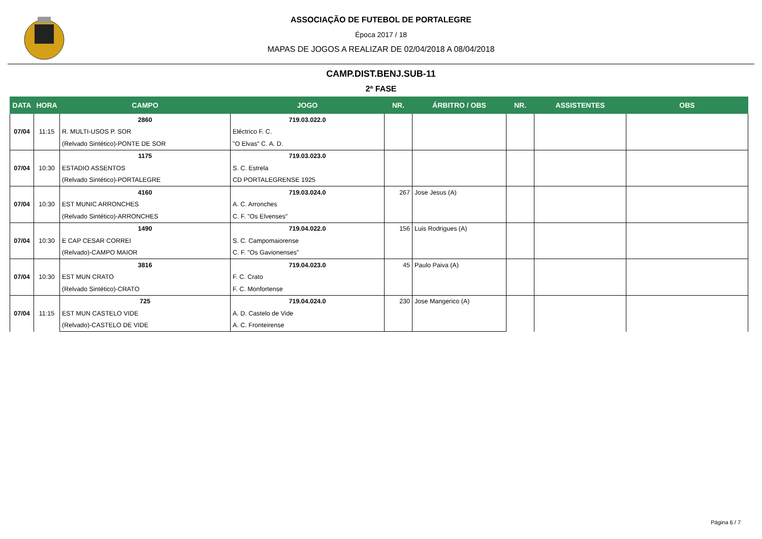ASSOCIAÇÃO DE FUTEBOL DE PORTALEGRE
Época 2017 / 18
MAPAS DE JOGOS A REALIZAR DE 02/04/2018 A 08/04/2018
CAMP.DIST.BENJ.SUB-11
2ª FASE
| DATA | HORA | CAMPO | JOGO | NR. | ÁRBITRO / OBS | NR. | ASSISTENTES | OBS |
| --- | --- | --- | --- | --- | --- | --- | --- | --- |
| 07/04 | 11:15 | 2860 | 719.03.022.0 | | | | | |
| | | R. MULTI-USOS P. SOR | Eléctrico F. C. | | | | | |
| | | (Relvado Sintético)-PONTE DE SOR | "O Elvas" C. A. D. | | | | | |
| 07/04 | 10:30 | 1175 | 719.03.023.0 | | | | | |
| | | ESTADIO ASSENTOS | S. C. Estrela | | | | | |
| | | (Relvado Sintético)-PORTALEGRE | CD PORTALEGRENSE 1925 | | | | | |
| 07/04 | 10:30 | 4160 | 719.03.024.0 | 267 | Jose Jesus (A) | | | |
| | | EST MUNIC ARRONCHES | A. C. Arronches | | | | | |
| | | (Relvado Sintético)-ARRONCHES | C. F. "Os Elvenses" | | | | | |
| 07/04 | 10:30 | 1490 | 719.04.022.0 | 156 | Luis Rodrigues (A) | | | |
| | | E CAP CESAR CORREI | S. C. Campomaiorense | | | | | |
| | | (Relvado)-CAMPO MAIOR | C. F. "Os Gavionenses" | | | | | |
| 07/04 | 10:30 | 3816 | 719.04.023.0 | 45 | Paulo Paiva (A) | | | |
| | | EST MUN CRATO | F. C. Crato | | | | | |
| | | (Relvado Sintético)-CRATO | F. C. Monfortense | | | | | |
| 07/04 | 11:15 | 725 | 719.04.024.0 | 230 | Jose Mangerico (A) | | | |
| | | EST MUN CASTELO VIDE | A. D. Castelo de Vide | | | | | |
| | | (Relvado)-CASTELO DE VIDE | A. C. Fronteirense | | | | | |
Página 6 / 7